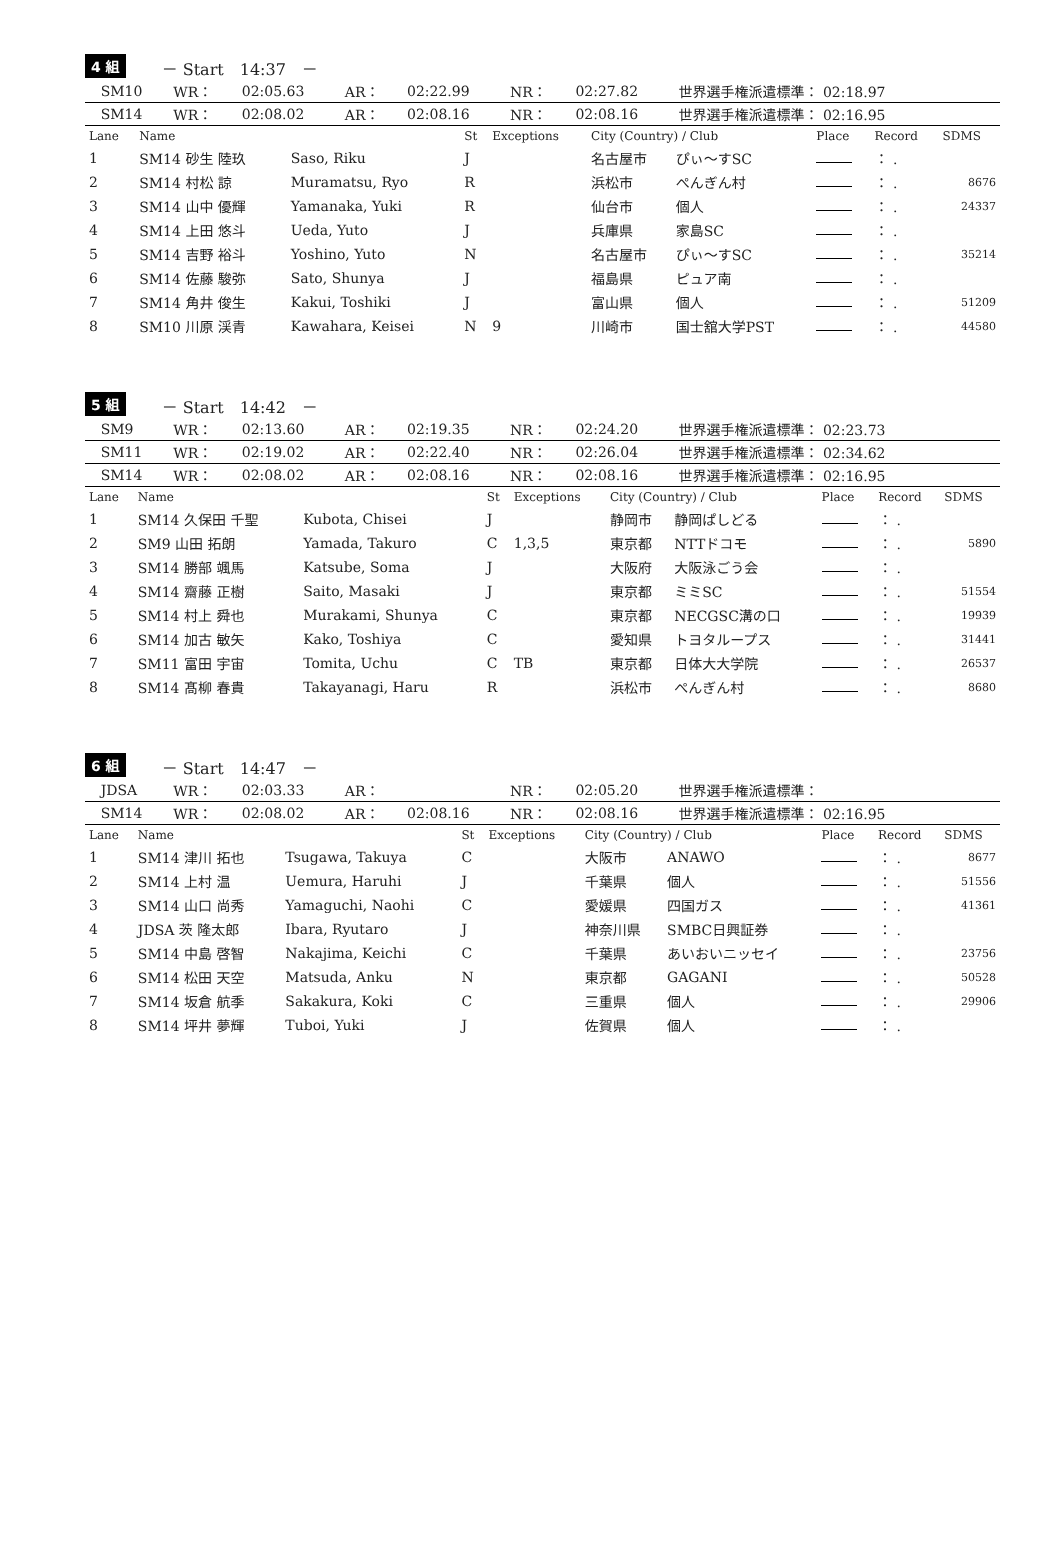4 組 － Start　14:37　－
| | SM10 | WR： | 02:05.63 | AR： | 02:22.99 | NR： | 02:27.82 | 世界選手権派遣標準： 02:18.97 | |
| | SM14 | WR： | 02:08.02 | AR： | 02:08.16 | NR： | 02:08.16 | 世界選手権派遣標準： 02:16.95 | |
| Lane | Name | | St | Exceptions | City (Country) / Club | | Place | Record | SDMS |
| 1 | SM14 砂生 陸玖 | Saso, Riku | J | | 名古屋市 | ぴぃ〜すSC | | ： . | |
| 2 | SM14 村松 諒 | Muramatsu, Ryo | R | | 浜松市 | ぺんぎん村 | | ： . | 8676 |
| 3 | SM14 山中 優輝 | Yamanaka, Yuki | R | | 仙台市 | 個人 | | ： . | 24337 |
| 4 | SM14 上田 悠斗 | Ueda, Yuto | J | | 兵庫県 | 家島SC | | ： . | |
| 5 | SM14 吉野 裕斗 | Yoshino, Yuto | N | | 名古屋市 | ぴぃ〜すSC | | ： . | 35214 |
| 6 | SM14 佐藤 駿弥 | Sato, Shunya | J | | 福島県 | ピュア南 | | ： . | |
| 7 | SM14 角井 俊生 | Kakui, Toshiki | J | | 富山県 | 個人 | | ： . | 51209 |
| 8 | SM10 川原 渓青 | Kawahara, Keisei | N | 9 | 川崎市 | 国士舘大学PST | | ： . | 44580 |
5 組 － Start　14:42　－
| | SM9 | WR： | 02:13.60 | AR： | 02:19.35 | NR： | 02:24.20 | 世界選手権派遣標準： 02:23.73 | |
| | SM11 | WR： | 02:19.02 | AR： | 02:22.40 | NR： | 02:26.04 | 世界選手権派遣標準： 02:34.62 | |
| | SM14 | WR： | 02:08.02 | AR： | 02:08.16 | NR： | 02:08.16 | 世界選手権派遣標準： 02:16.95 | |
| Lane | Name | | St | Exceptions | City (Country) / Club | | Place | Record | SDMS |
| 1 | SM14 久保田 千聖 | Kubota, Chisei | J | | 静岡市 | 静岡ぱしどる | | ： . | |
| 2 | SM9 山田 拓朗 | Yamada, Takuro | C | 1,3,5 | 東京都 | NTTドコモ | | ： . | 5890 |
| 3 | SM14 勝部 颯馬 | Katsube, Soma | J | | 大阪府 | 大阪泳ごう会 | | ： . | |
| 4 | SM14 齋藤 正樹 | Saito, Masaki | J | | 東京都 | ミミSC | | ： . | 51554 |
| 5 | SM14 村上 舜也 | Murakami, Shunya | C | | 東京都 | NECGSC溝の口 | | ： . | 19939 |
| 6 | SM14 加古 敏矢 | Kako, Toshiya | C | | 愛知県 | トヨタループス | | ： . | 31441 |
| 7 | SM11 富田 宇宙 | Tomita, Uchu | C | TB | 東京都 | 日体大大学院 | | ： . | 26537 |
| 8 | SM14 髙柳 春貴 | Takayanagi, Haru | R | | 浜松市 | ぺんぎん村 | | ： . | 8680 |
6 組 － Start　14:47　－
| | JDSA | WR： | 02:03.33 | AR： | | NR： | 02:05.20 | 世界選手権派遣標準： | |
| | SM14 | WR： | 02:08.02 | AR： | 02:08.16 | NR： | 02:08.16 | 世界選手権派遣標準： 02:16.95 | |
| Lane | Name | | St | Exceptions | City (Country) / Club | | Place | Record | SDMS |
| 1 | SM14 津川 拓也 | Tsugawa, Takuya | C | | 大阪市 | ANAWO | | ： . | 8677 |
| 2 | SM14 上村 温 | Uemura, Haruhi | J | | 千葉県 | 個人 | | ： . | 51556 |
| 3 | SM14 山口 尚秀 | Yamaguchi, Naohi | C | | 愛媛県 | 四国ガス | | ： . | 41361 |
| 4 | JDSA 茨 隆太郎 | Ibara, Ryutaro | J | | 神奈川県 | SMBC日興証券 | | ： . | |
| 5 | SM14 中島 啓智 | Nakajima, Keichi | C | | 千葉県 | あいおいニッセイ | | ： . | 23756 |
| 6 | SM14 松田 天空 | Matsuda, Anku | N | | 東京都 | GAGANI | | ： . | 50528 |
| 7 | SM14 坂倉 航季 | Sakakura, Koki | C | | 三重県 | 個人 | | ： . | 29906 |
| 8 | SM14 坪井 夢輝 | Tuboi, Yuki | J | | 佐賀県 | 個人 | | ： . | |